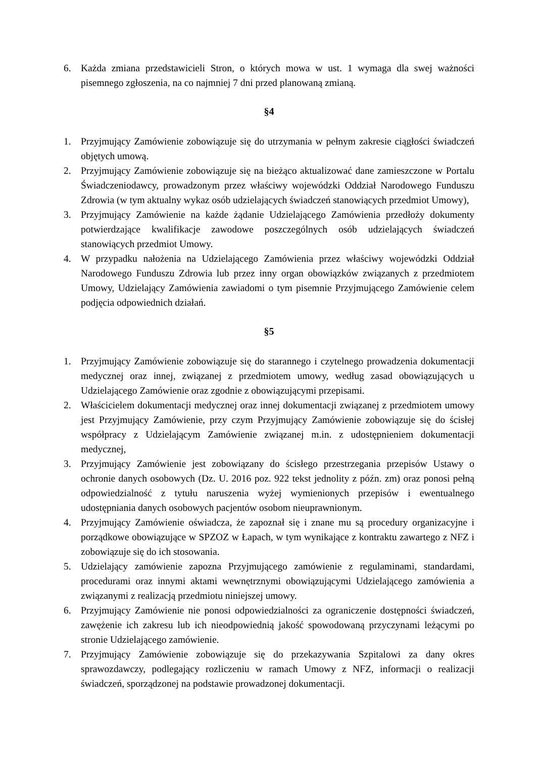6. Każda zmiana przedstawicieli Stron, o których mowa w ust. 1 wymaga dla swej ważności pisemnego zgłoszenia, na co najmniej 7 dni przed planowaną zmianą.
§4
1. Przyjmujący Zamówienie zobowiązuje się do utrzymania w pełnym zakresie ciągłości świadczeń objętych umową.
2. Przyjmujący Zamówienie zobowiązuje się na bieżąco aktualizować dane zamieszczone w Portalu Świadczeniodawcy, prowadzonym przez właściwy wojewódzki Oddział Narodowego Funduszu Zdrowia (w tym aktualny wykaz osób udzielających świadczeń stanowiących przedmiot Umowy),
3. Przyjmujący Zamówienie na każde żądanie Udzielającego Zamówienia przedłoży dokumenty potwierdzające kwalifikacje zawodowe poszczególnych osób udzielających świadczeń stanowiących przedmiot Umowy.
4. W przypadku nałożenia na Udzielającego Zamówienia przez właściwy wojewódzki Oddział Narodowego Funduszu Zdrowia lub przez inny organ obowiązków związanych z przedmiotem Umowy, Udzielający Zamówienia zawiadomi o tym pisemnie Przyjmującego Zamówienie celem podjęcia odpowiednich działań.
§5
1. Przyjmujący Zamówienie zobowiązuje się do starannego i czytelnego prowadzenia dokumentacji medycznej oraz innej, związanej z przedmiotem umowy, według zasad obowiązujących u Udzielającego Zamówienie oraz zgodnie z obowiązującymi przepisami.
2. Właścicielem dokumentacji medycznej oraz innej dokumentacji związanej z przedmiotem umowy jest Przyjmujący Zamówienie, przy czym Przyjmujący Zamówienie zobowiązuje się do ścisłej współpracy z Udzielającym Zamówienie związanej m.in. z udostępnieniem dokumentacji medycznej,
3. Przyjmujący Zamówienie jest zobowiązany do ścisłego przestrzegania przepisów Ustawy o ochronie danych osobowych (Dz. U. 2016 poz. 922 tekst jednolity z późn. zm) oraz ponosi pełną odpowiedzialność z tytułu naruszenia wyżej wymienionych przepisów i ewentualnego udostępniania danych osobowych pacjentów osobom nieuprawnionym.
4. Przyjmujący Zamówienie oświadcza, że zapoznał się i znane mu są procedury organizacyjne i porządkowe obowiązujące w SPZOZ w Łapach, w tym wynikające z kontraktu zawartego z NFZ i zobowiązuje się do ich stosowania.
5. Udzielający zamówienie zapozna Przyjmującego zamówienie z regulaminami, standardami, procedurami oraz innymi aktami wewnętrznymi obowiązującymi Udzielającego zamówienia a związanymi z realizacją przedmiotu niniejszej umowy.
6. Przyjmujący Zamówienie nie ponosi odpowiedzialności za ograniczenie dostępności świadczeń, zawężenie ich zakresu lub ich nieodpowiednią jakość spowodowaną przyczynami leżącymi po stronie Udzielającego zamówienie.
7. Przyjmujący Zamówienie zobowiązuje się do przekazywania Szpitalowi za dany okres sprawozdawczy, podlegający rozliczeniu w ramach Umowy z NFZ, informacji o realizacji świadczeń, sporządzonej na podstawie prowadzonej dokumentacji.